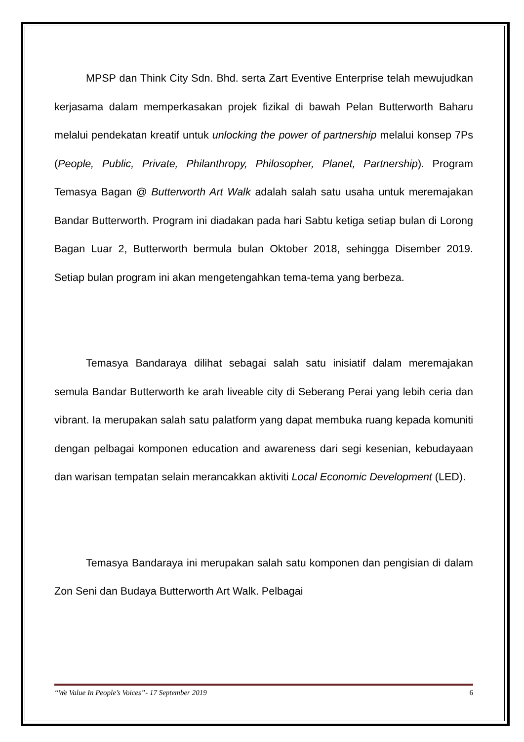MPSP dan Think City Sdn. Bhd. serta Zart Eventive Enterprise telah mewujudkan kerjasama dalam memperkasakan projek fizikal di bawah Pelan Butterworth Baharu melalui pendekatan kreatif untuk unlocking the power of partnership melalui konsep 7Ps (People, Public, Private, Philanthropy, Philosopher, Planet, Partnership). Program Temasya Bagan @ Butterworth Art Walk adalah salah satu usaha untuk meremajakan Bandar Butterworth. Program ini diadakan pada hari Sabtu ketiga setiap bulan di Lorong Bagan Luar 2, Butterworth bermula bulan Oktober 2018, sehingga Disember 2019. Setiap bulan program ini akan mengetengahkan tema-tema yang berbeza.
Temasya Bandaraya dilihat sebagai salah satu inisiatif dalam meremajakan semula Bandar Butterworth ke arah liveable city di Seberang Perai yang lebih ceria dan vibrant. Ia merupakan salah satu palatform yang dapat membuka ruang kepada komuniti dengan pelbagai komponen education and awareness dari segi kesenian, kebudayaan dan warisan tempatan selain merancakkan aktiviti Local Economic Development (LED).
Temasya Bandaraya ini merupakan salah satu komponen dan pengisian di dalam Zon Seni dan Budaya Butterworth Art Walk. Pelbagai
“We Value In People’s Voices”- 17 September 2019 6